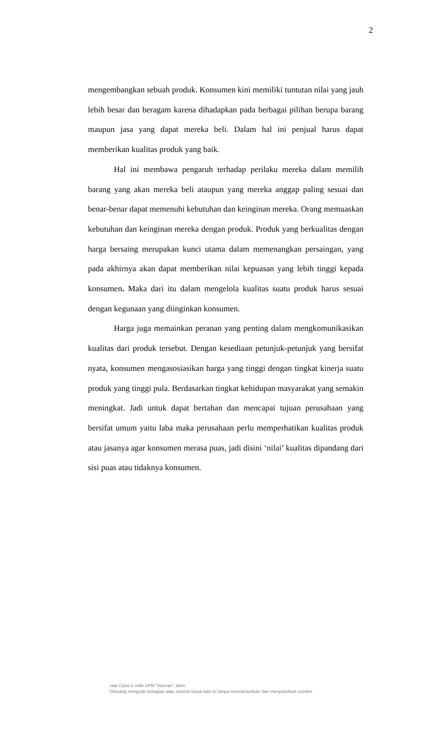2
mengembangkan sebuah produk. Konsumen kini memiliki tuntutan nilai yang jauh lebih besar dan beragam karena dihadapkan pada berbagai pilihan berupa barang maupun jasa yang dapat mereka beli. Dalam hal ini penjual harus dapat memberikan kualitas produk yang baik.
Hal ini membawa pengaruh terhadap perilaku mereka dalam memilih barang yang akan mereka beli ataupun yang mereka anggap paling sesuai dan benar-benar dapat memenuhi kebutuhan dan keinginan mereka. Orang memuaskan kebutuhan dan keinginan mereka dengan produk. Produk yang berkualitas dengan harga bersaing merupakan kunci utama dalam memenangkan persaingan, yang pada akhirnya akan dapat memberikan nilai kepuasan yang lebih tinggi kepada konsumen. Maka dari itu dalam mengelola kualitas suatu produk harus sesuai dengan kegunaan yang diinginkan konsumen.
Harga juga memainkan peranan yang penting dalam mengkomunikasikan kualitas dari produk tersebut. Dengan kesediaan petunjuk-petunjuk yang bersifat nyata, konsumen mengasosiasikan harga yang tinggi dengan tingkat kinerja suatu produk yang tinggi pula. Berdasarkan tingkat kehidupan masyarakat yang semakin meningkat. Jadi untuk dapat bertahan dan mencapai tujuan perusahaan yang bersifat umum yaitu laba maka perusahaan perlu memperhatikan kualitas produk atau jasanya agar konsumen merasa puas, jadi disini ‘nilai’ kualitas dipandang dari sisi puas atau tidaknya konsumen.
Hak Cipta © milik UPN "Veteran" Jatim :
Dilarang mengutip sebagian atau seluruh karya tulis ini tanpa mencantumkan dan menyebutkan sumber.